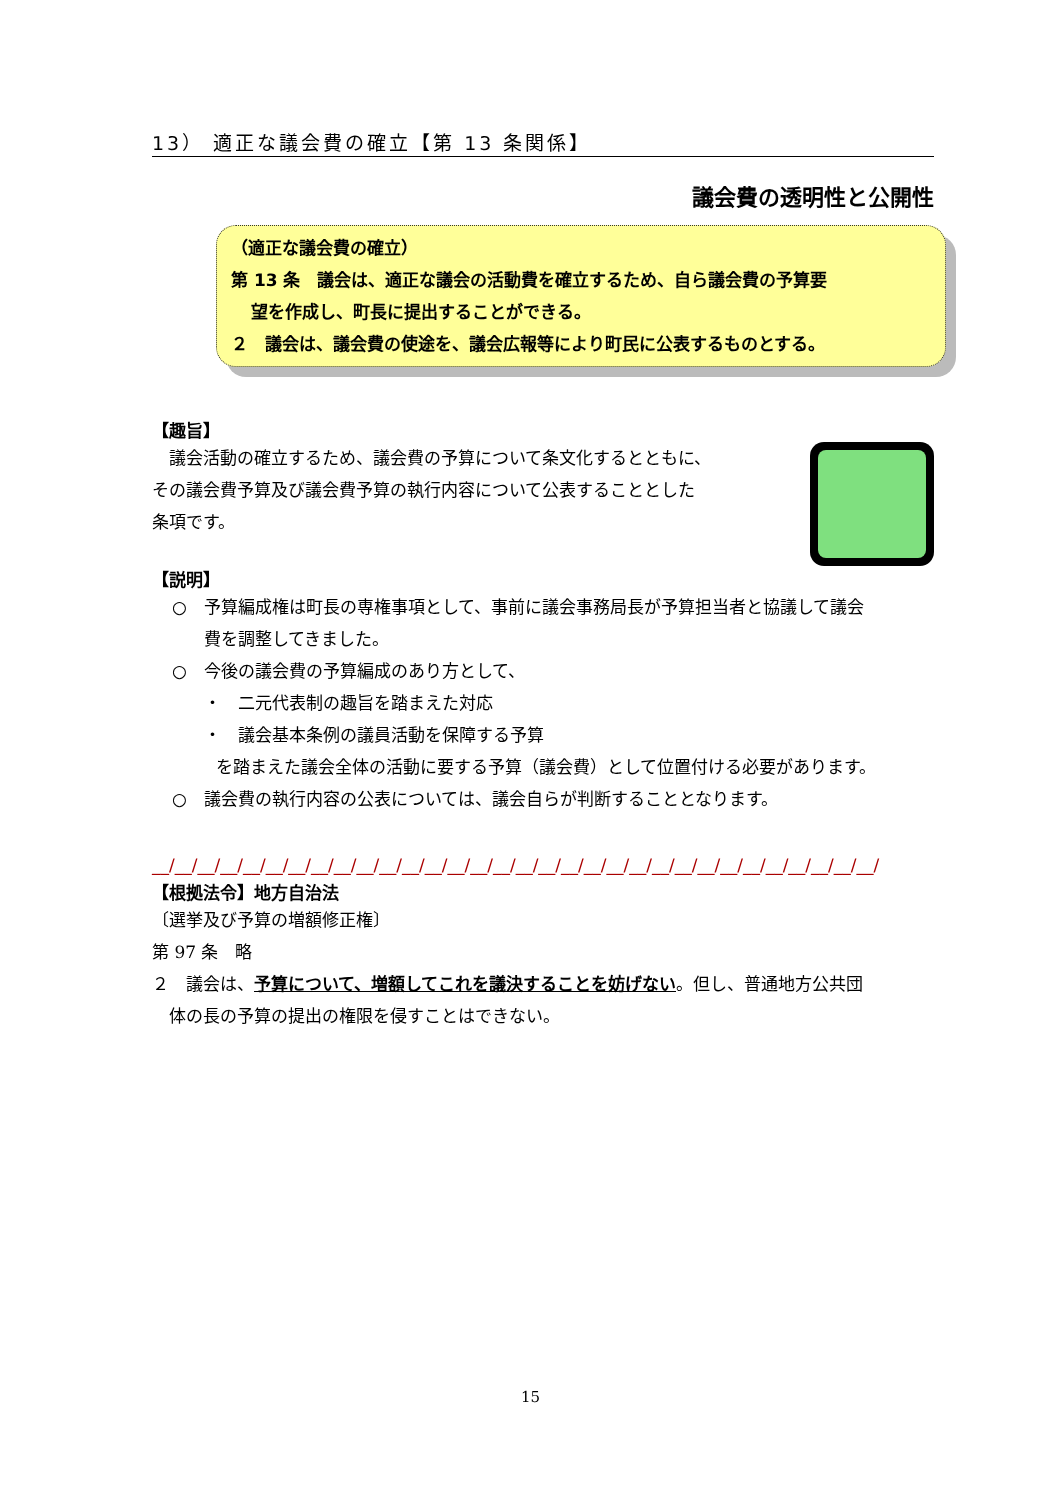13） 適正な議会費の確立【第 13 条関係】
議会費の透明性と公開性
（適正な議会費の確立）
第 13 条　議会は、適正な議会の活動費を確立するため、自ら議会費の予算要
望を作成し、町長に提出することができる。
２　議会は、議会費の使途を、議会広報等により町民に公表するものとする。
【趣旨】
　議会活動の確立するため、議会費の予算について条文化するとともに、
その議会費予算及び議会費予算の執行内容について公表することとした
条項です。
【説明】
○　予算編成権は町長の専権事項として、事前に議会事務局長が予算担当者と協議して議会
費を調整してきました。
○　今後の議会費の予算編成のあり方として、
・　二元代表制の趣旨を踏まえた対応
・　議会基本条例の議員活動を保障する予算
を踏まえた議会全体の活動に要する予算（議会費）として位置付ける必要があります。
○　議会費の執行内容の公表については、議会自らが判断することとなります。
__/__/__/__/__/__/__/__/__/__/__/__/__/__/__/__/__/__/__/__/__/__/__/__/__/__/__/__/__/__/__/__/
【根拠法令】地方自治法
〔選挙及び予算の増額修正権〕
第 97 条　略
２　議会は、予算について、増額してこれを議決することを妨げない。但し、普通地方公共団
　体の長の予算の提出の権限を侵すことはできない。
15